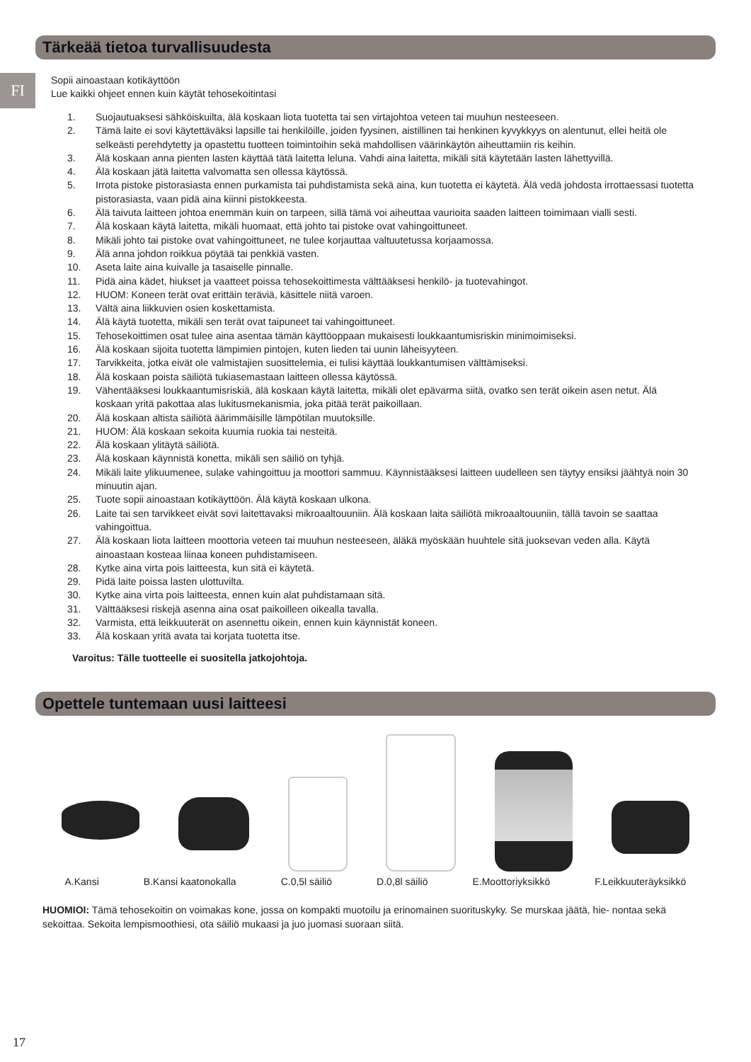Tärkeää tietoa turvallisuudesta
FI
Sopii ainoastaan kotikäyttöön
Lue kaikki ohjeet ennen kuin käytät tehosekoitintasi
1. Suojautuaksesi sähköiskuilta, älä koskaan liota tuotetta tai sen virtajohtoa veteen tai muuhun nesteeseen.
2. Tämä laite ei sovi käytettäväksi lapsille tai henkilöille, joiden fyysinen, aistillinen tai henkinen kyvykkyys on alentunut, ellei heitä ole selkeästi perehdytetty ja opastettu tuotteen toimintoihin sekä mahdollisen väärinkäytön aiheuttamiin ris keihin.
3. Älä koskaan anna pienten lasten käyttää tätä laitetta leluna. Vahdi aina laitetta, mikäli sitä käytetään lasten lähettyvillä.
4. Älä koskaan jätä laitetta valvomatta sen ollessa käytössä.
5. Irrota pistoke pistorasiasta ennen purkamista tai puhdistamista sekä aina, kun tuotetta ei käytetä. Älä vedä johdosta irrottaessasi tuotetta pistorasiasta, vaan pidä aina kiinni pistokkeesta.
6. Älä taivuta laitteen johtoa enemmän kuin on tarpeen, sillä tämä voi aiheuttaa vaurioita saaden laitteen toimimaan vialli sesti.
7. Älä koskaan käytä laitetta, mikäli huomaat, että johto tai pistoke ovat vahingoittuneet.
8. Mikäli johto tai pistoke ovat vahingoittuneet, ne tulee korjauttaa valtuutetussa korjaamossa.
9. Älä anna johdon roikkua pöytää tai penkkiä vasten.
10. Aseta laite aina kuivalle ja tasaiselle pinnalle.
11. Pidä aina kädet, hiukset ja vaatteet poissa tehosekoittimesta välttääksesi henkilö- ja tuotevahingot.
12. HUOM: Koneen terät ovat erittäin teräviä, käsittele niitä varoen.
13. Vältä aina liikkuvien osien koskettamista.
14. Älä käytä tuotetta, mikäli sen terät ovat taipuneet tai vahingoittuneet.
15. Tehosekoittimen osat tulee aina asentaa tämän käyttöoppaan mukaisesti loukkaantumisriskin minimoimiseksi.
16. Älä koskaan sijoita tuotetta lämpimien pintojen, kuten lieden tai uunin läheisyyteen.
17. Tarvikkeita, jotka eivät ole valmistajien suosittelemia, ei tulisi käyttää loukkantumisen välttämiseksi.
18. Älä koskaan poista säiliötä tukiasemastaan laitteen ollessa käytössä.
19. Vähentääksesi loukkaantumisriskiä, älä koskaan käytä laitetta, mikäli olet epävarma siitä, ovatko sen terät oikein asen netut. Älä koskaan yritä pakottaa alas lukitusmekanismia, joka pitää terät paikoillaan.
20. Älä koskaan altista säiliötä äärimmäisille lämpötilan muutoksille.
21. HUOM: Älä koskaan sekoita kuumia ruokia tai nesteitä.
22. Älä koskaan ylitäytä säiliötä.
23. Älä koskaan käynnistä konetta, mikäli sen säiliö on tyhjä.
24. Mikäli laite ylikuumenee, sulake vahingoittuu ja moottori sammuu. Käynnistääksesi laitteen uudelleen sen täytyy ensiksi jäähtyä noin 30 minuutin ajan.
25. Tuote sopii ainoastaan kotikäyttöön. Älä käytä koskaan ulkona.
26. Laite tai sen tarvikkeet eivät sovi laitettavaksi mikroaaltouuniin. Älä koskaan laita säiliötä mikroaaltouuniin, tällä tavoin se saattaa vahingoittua.
27. Älä koskaan liota laitteen moottoria veteen tai muuhun nesteeseen, äläkä myöskään huuhtele sitä juoksevan veden alla. Käytä ainoastaan kosteaa liinaa koneen puhdistamiseen.
28. Kytke aina virta pois laitteesta, kun sitä ei käytetä.
29. Pidä laite poissa lasten ulottuvilta.
30. Kytke aina virta pois laitteesta, ennen kuin alat puhdistamaan sitä.
31. Välttääksesi riskejä asenna aina osat paikoilleen oikealla tavalla.
32. Varmista, että leikkuuterät on asennettu oikein, ennen kuin käynnistät koneen.
33. Älä koskaan yritä avata tai korjata tuotetta itse.
Varoitus: Tälle tuotteelle ei suositella jatkojohtoja.
Opettele tuntemaan uusi laitteesi
A.Kansi B.Kansi kaatonokalla C.0,5l säiliö D.0,8l säiliö E.Moottoriyksikkö F.Leikkuuteräyksikkö
HUOMIOI: Tämä tehosekoitin on voimakas kone, jossa on kompakti muotoilu ja erinomainen suorituskyky. Se murskaa jäätä, hie- nontaa sekä sekoittaa. Sekoita lempismoothiesi, ota säiliö mukaasi ja juo juomasi suoraan siitä.
17